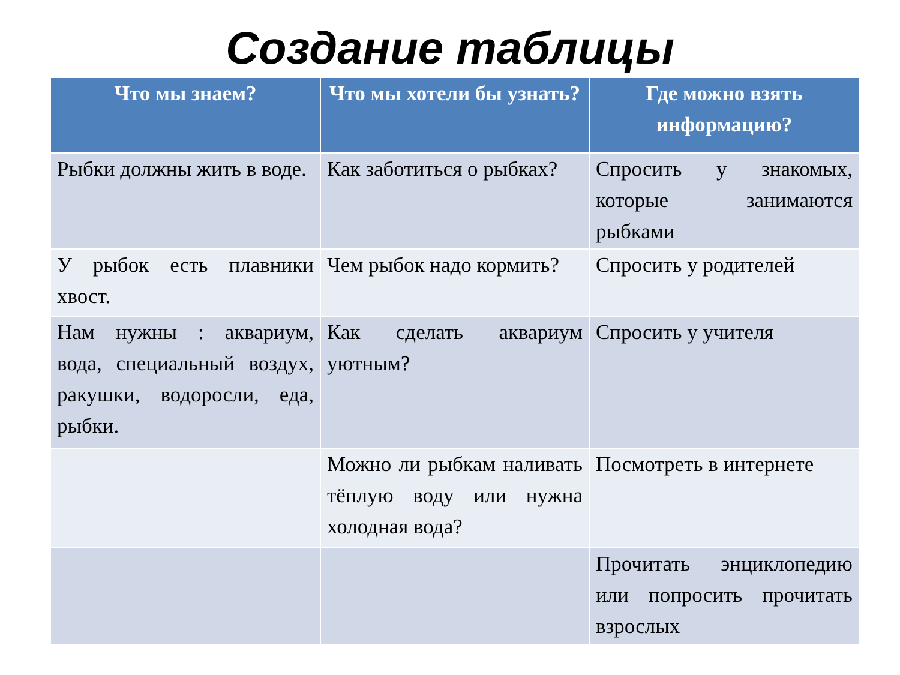Создание таблицы
| Что мы знаем? | Что мы хотели бы узнать? | Где можно взять информацию? |
| --- | --- | --- |
| Рыбки должны жить в воде. | Как заботиться о рыбках? | Спросить у знакомых, которые занимаются рыбками |
| У рыбок есть плавники хвост. | Чем рыбок надо кормить? | Спросить у родителей |
| Нам нужны : аквариум, вода, специальный воздух, ракушки, водоросли, еда, рыбки. | Как сделать аквариум уютным? | Спросить у учителя |
| | Можно ли рыбкам наливать тёплую воду или нужна холодная вода? | Посмотреть в интернете |
| | | Прочитать энциклопедию или попросить прочитать взрослых |